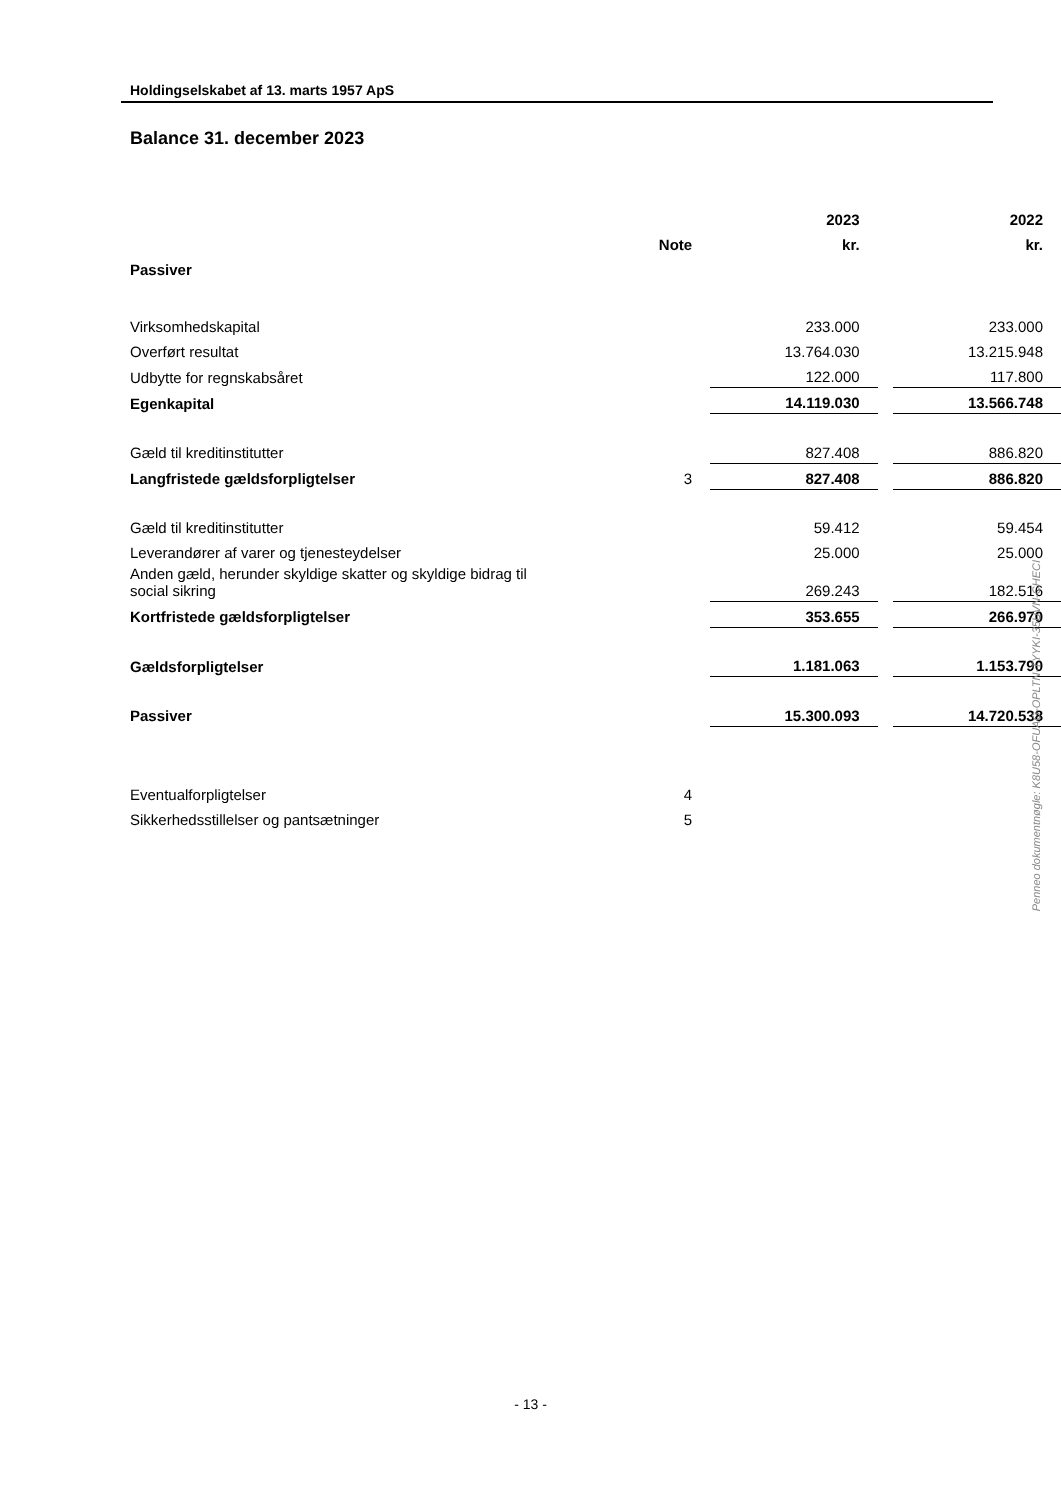Holdingselskabet af 13. marts 1957 ApS
Balance 31. december 2023
| | | 2023 | | 2022 |
| --- | --- | --- | --- | --- |
| | Note | kr. | | kr. |
| Passiver | | | | |
| Virksomhedskapital | | 233.000 | | 233.000 |
| Overført resultat | | 13.764.030 | | 13.215.948 |
| Udbytte for regnskabsåret | | 122.000 | | 117.800 |
| Egenkapital | | 14.119.030 | | 13.566.748 |
| Gæld til kreditinstitutter | | 827.408 | | 886.820 |
| Langfristede gældsforpligtelser | 3 | 827.408 | | 886.820 |
| Gæld til kreditinstitutter | | 59.412 | | 59.454 |
| Leverandører af varer og tjenesteydelser | | 25.000 | | 25.000 |
| Anden gæld, herunder skyldige skatter og skyldige bidrag til social sikring | | 269.243 | | 182.516 |
| Kortfristede gældsforpligtelser | | 353.655 | | 266.970 |
| Gældsforpligtelser | | 1.181.063 | | 1.153.790 |
| Passiver | | 15.300.093 | | 14.720.538 |
| Eventualforpligtelser | 4 | | | |
| Sikkerhedsstillelser og pantsætninger | 5 | | | |
Penneo dokumentnøgle: K8U58-OFUAG-OPLTN-TYYKI-35UVN-CHECI
- 13 -